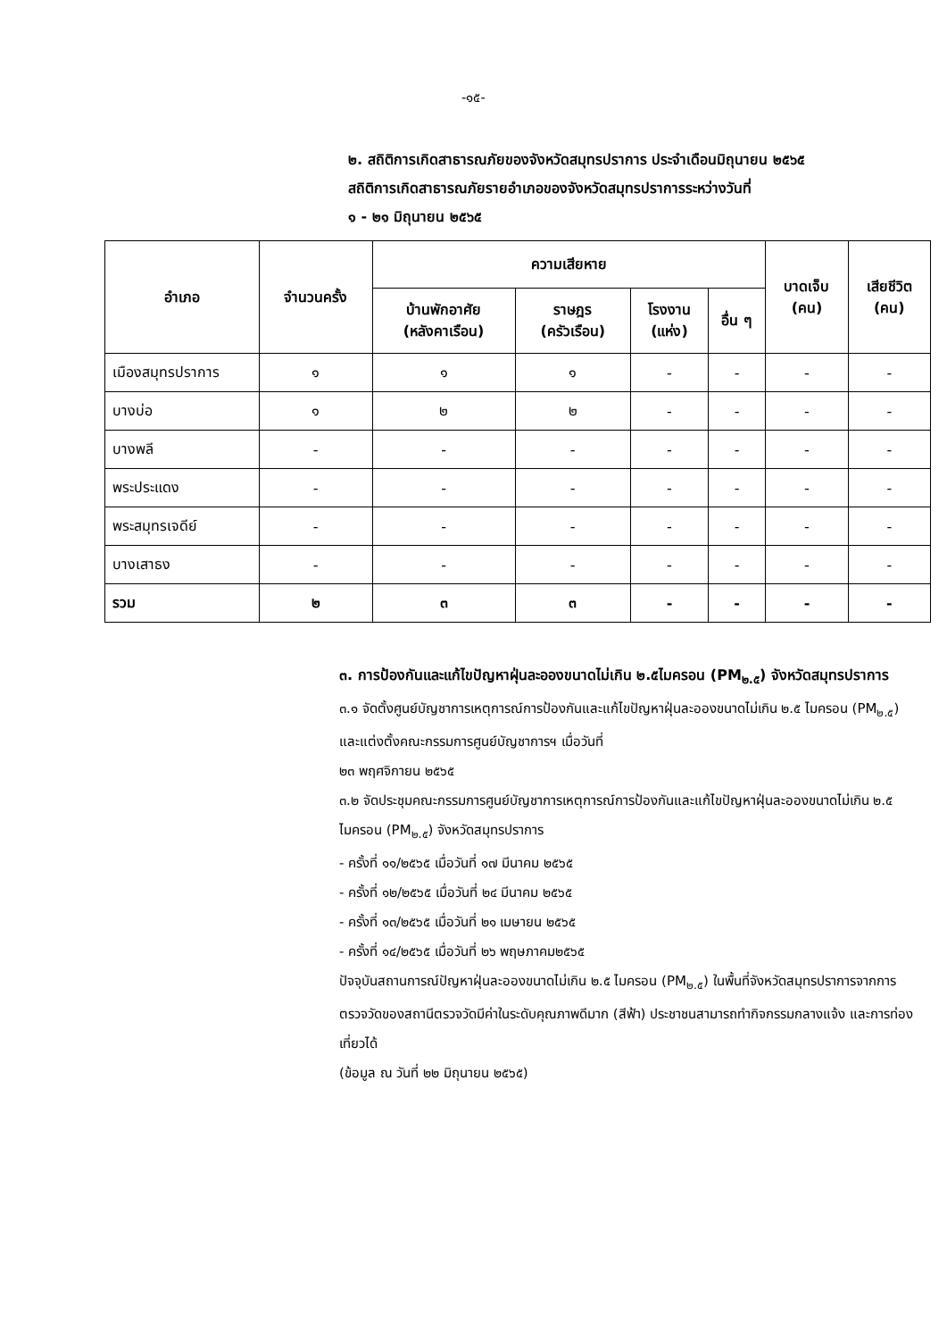-๑๕-
๒. สถิติการเกิดสาธารณภัยของจังหวัดสมุทรปราการ ประจำเดือนมิถุนายน ๒๕๖๕
สถิติการเกิดสาธารณภัยรายอำเภอของจังหวัดสมุทรปราการระหว่างวันที่
๑ - ๒๑ มิถุนายน ๒๕๖๕
| อำเภอ | จำนวนครั้ง | ความเสียหาย | | | | บาดเจ็บ (คน) | เสียชีวิต (คน) |
| --- | --- | --- | --- | --- | --- | --- | --- |
| | | บ้านพักอาศัย (หลังคาเรือน) | ราษฎร (ครัวเรือน) | โรงงาน (แห่ง) | อื่น ๆ | | |
| เมืองสมุทรปราการ | ๑ | ๑ | ๑ | - | - | - | - |
| บางบ่อ | ๑ | ๒ | ๒ | - | - | - | - |
| บางพลี | - | - | - | - | - | - | - |
| พระประแดง | - | - | - | - | - | - | - |
| พระสมุทรเจดีย์ | - | - | - | - | - | - | - |
| บางเสาธง | - | - | - | - | - | - | - |
| รวม | ๒ | ๓ | ๓ | - | - | - | - |
๓. การป้องกันและแก้ไขปัญหาฝุ่นละอองขนาดไม่เกิน ๒.๕ไมครอน (PM<sub>๒.๕</sub>) จังหวัดสมุทรปราการ
๓.๑ จัดตั้งศูนย์บัญชาการเหตุการณ์การป้องกันและแก้ไขปัญหาฝุ่นละอองขนาดไม่เกิน ๒.๕ ไมครอน (PM<sub>๒.๕</sub>) และแต่งตั้งคณะกรรมการศูนย์บัญชาการฯ เมื่อวันที่
๒๓ พฤศจิกายน ๒๕๖๕
๓.๒ จัดประชุมคณะกรรมการศูนย์บัญชาการเหตุการณ์การป้องกันและแก้ไขปัญหาฝุ่นละอองขนาดไม่เกิน ๒.๕ ไมครอน (PM<sub>๒.๕</sub>) จังหวัดสมุทรปราการ
- ครั้งที่ ๑๑/๒๕๖๕ เมื่อวันที่ ๑๗ มีนาคม ๒๕๖๕
- ครั้งที่ ๑๒/๒๕๖๕ เมื่อวันที่ ๒๔ มีนาคม ๒๕๖๕
- ครั้งที่ ๑๓/๒๕๖๕ เมื่อวันที่ ๒๑ เมษายน ๒๕๖๕
- ครั้งที่ ๑๔/๒๕๖๕ เมื่อวันที่ ๒๖ พฤษภาคม๒๕๖๕
ปัจจุบันสถานการณ์ปัญหาฝุ่นละอองขนาดไม่เกิน ๒.๕ ไมครอน (PM<sub>๒.๕</sub>) ในพื้นที่จังหวัดสมุทรปราการจากการตรวจวัดของสถานีตรวจวัดมีค่าในระดับคุณภาพดีมาก (สีฟ้า) ประชาชนสามารถทำกิจกรรมกลางแจ้ง และการท่องเที่ยวได้
(ข้อมูล ณ วันที่ ๒๒ มิถุนายน ๒๕๖๕)